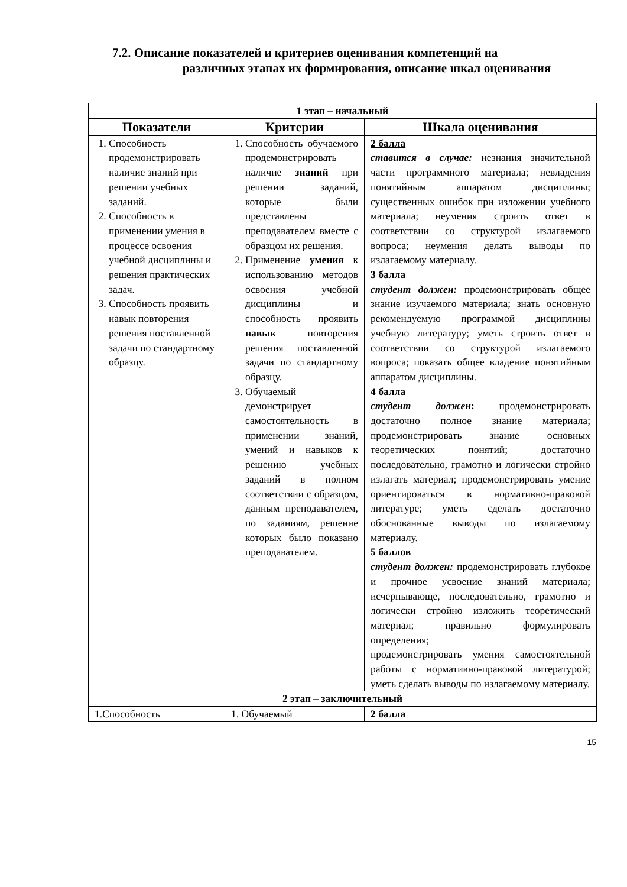7.2. Описание показателей и критериев оценивания компетенций на
различных этапах их формирования, описание шкал оценивания
| 1 этап – начальный | | |
| Показатели | Критерии | Шкала оценивания |
| 1. Способность продемонстрировать наличие знаний при решении учебных заданий. 2. Способность в применении умения в процессе освоения учебной дисциплины и решения практических задач. 3. Способность проявить навык повторения решения поставленной задачи по стандартному образцу. | 1. Способность обучаемого продемонстрировать наличие знаний при решении заданий, которые были представлены преподавателем вместе с образцом их решения. 2. Применение умения к использованию методов освоения учебной дисциплины и способность проявить навык повторения решения поставленной задачи по стандартному образцу. 3. Обучаемый демонстрирует самостоятельность в применении знаний, умений и навыков к решению учебных заданий в полном соответствии с образцом, данным преподавателем, по заданиям, решение которых было показано преподавателем. | 2 балла ставится в случае: незнания значительной части программного материала; невладения понятийным аппаратом дисциплины; существенных ошибок при изложении учебного материала; неумения строить ответ в соответствии со структурой излагаемого вопроса; неумения делать выводы по излагаемому материалу. 3 балла студент должен: продемонстрировать общее знание изучаемого материала; знать основную рекомендуемую программой дисциплины учебную литературу; уметь строить ответ в соответствии со структурой излагаемого вопроса; показать общее владение понятийным аппаратом дисциплины. 4 балла студент должен : продемонстрировать достаточно полное знание материала; продемонстрировать знание основных теоретических понятий; достаточно последовательно, грамотно и логически стройно излагать материал; продемонстрировать умение ориентироваться в нормативно-правовой литературе; уметь сделать достаточно обоснованные выводы по излагаемому материалу. 5 баллов студент должен: продемонстрировать глубокое и прочное усвоение знаний материала; исчерпывающе, последовательно, грамотно и логически стройно изложить теоретический материал; правильно формулировать определения; продемонстрировать умения самостоятельной работы с нормативно-правовой литературой; уметь сделать выводы по излагаемому материалу. |
| 2 этап – заключительный | | |
| 1.Способность | 1. Обучаемый | 2 балла |
15